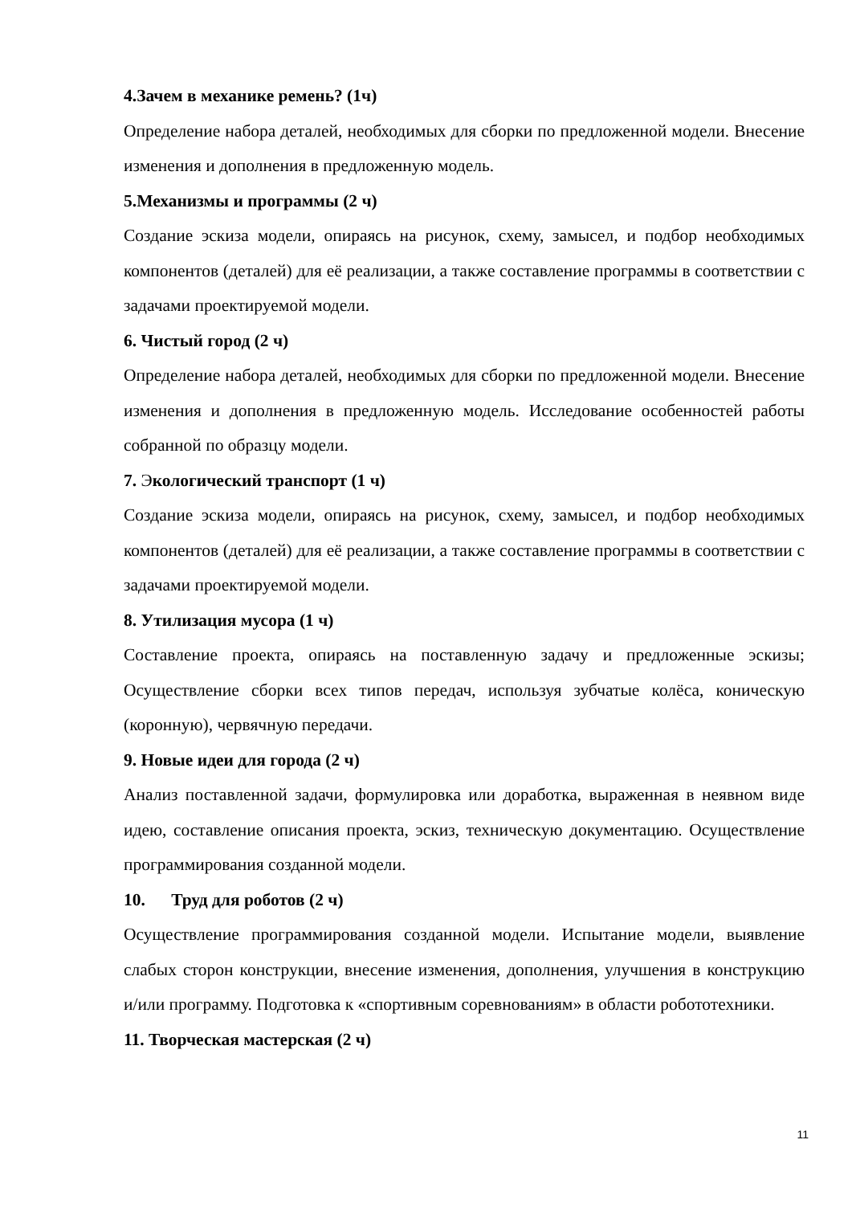4.Зачем в механике ремень? (1ч)
Определение набора деталей, необходимых для сборки по предложенной модели. Внесение изменения и дополнения в предложенную модель.
5.Механизмы и программы (2 ч)
Создание эскиза модели, опираясь на рисунок, схему, замысел, и подбор необходимых компонентов (деталей) для её реализации, а также составление программы в соответствии с задачами проектируемой модели.
6. Чистый город (2 ч)
Определение набора деталей, необходимых для сборки по предложенной модели. Внесение изменения и дополнения в предложенную модель. Исследование особенностей работы собранной по образцу модели.
7. Экологический транспорт (1 ч)
Создание эскиза модели, опираясь на рисунок, схему, замысел, и подбор необходимых компонентов (деталей) для её реализации, а также составление программы в соответствии с задачами проектируемой модели.
8. Утилизация мусора (1 ч)
Составление проекта, опираясь на поставленную задачу и предложенные эскизы; Осуществление сборки всех типов передач, используя зубчатые колёса, коническую (коронную), червячную передачи.
9. Новые идеи для города (2 ч)
Анализ поставленной задачи, формулировка или доработка, выраженная в неявном виде идею, составление описания проекта, эскиз, техническую документацию. Осуществление программирования созданной модели.
10. Труд для роботов (2 ч)
Осуществление программирования созданной модели. Испытание модели, выявление слабых сторон конструкции, внесение изменения, дополнения, улучшения в конструкцию и/или программу. Подготовка к «спортивным соревнованиям» в области робототехники.
11. Творческая мастерская (2 ч)
11